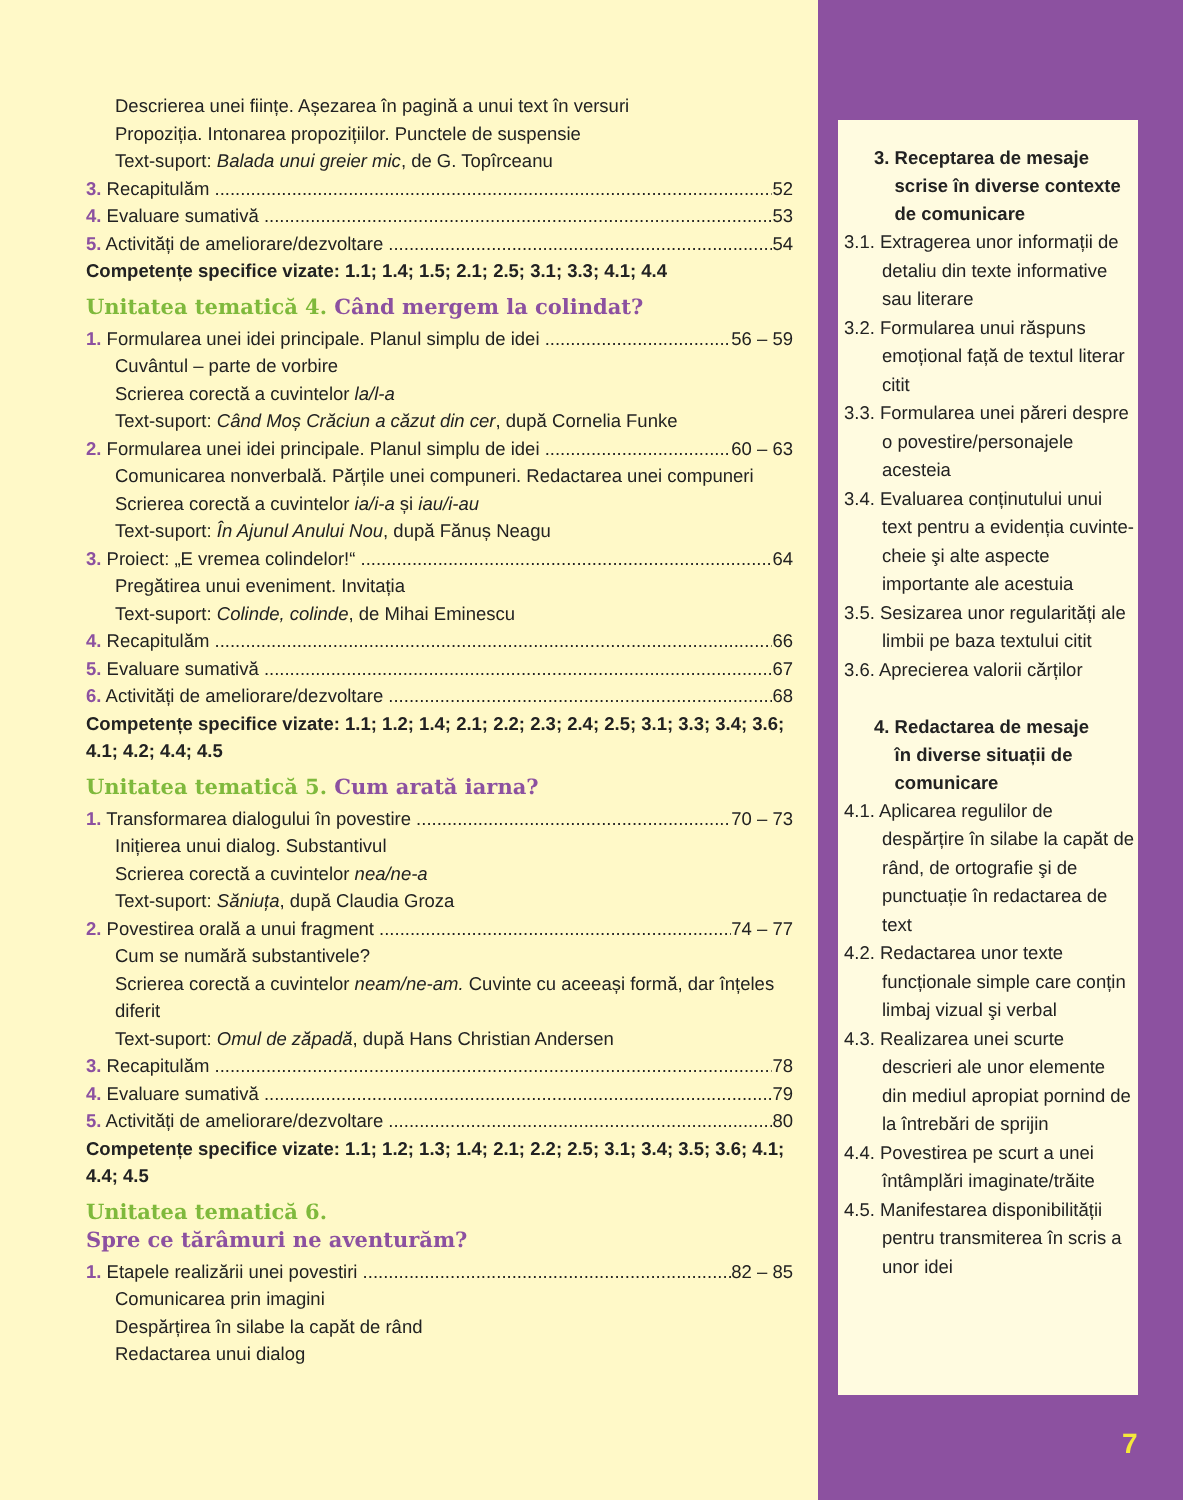Descrierea unei ființe. Așezarea în pagină a unui text în versuri
Propoziția. Intonarea propozițiilor. Punctele de suspensie
Text-suport: Balada unui greier mic, de G. Topîrceanu
3. Recapitulăm 52
4. Evaluare sumativă 53
5. Activități de ameliorare/dezvoltare 54
Competențe specifice vizate: 1.1; 1.4; 1.5; 2.1; 2.5; 3.1; 3.3; 4.1; 4.4
Unitatea tematică 4. Când mergem la colindat?
1. Formularea unei idei principale. Planul simplu de idei 56 – 59
Cuvântul – parte de vorbire
Scrierea corectă a cuvintelor la/l-a
Text-suport: Când Moș Crăciun a căzut din cer, după Cornelia Funke
2. Formularea unei idei principale. Planul simplu de idei 60 – 63
Comunicarea nonverbală. Părțile unei compuneri. Redactarea unei compuneri
Scrierea corectă a cuvintelor ia/i-a și iau/i-au
Text-suport: În Ajunul Anului Nou, după Fănuș Neagu
3. Proiect: „E vremea colindelor!“ 64
Pregătirea unui eveniment. Invitația
Text-suport: Colinde, colinde, de Mihai Eminescu
4. Recapitulăm 66
5. Evaluare sumativă 67
6. Activități de ameliorare/dezvoltare 68
Competențe specifice vizate: 1.1; 1.2; 1.4; 2.1; 2.2; 2.3; 2.4; 2.5; 3.1; 3.3; 3.4; 3.6; 4.1; 4.2; 4.4; 4.5
Unitatea tematică 5. Cum arată iarna?
1. Transformarea dialogului în povestire 70 – 73
Inițierea unui dialog. Substantivul
Scrierea corectă a cuvintelor nea/ne-a
Text-suport: Săniuța, după Claudia Groza
2. Povestirea orală a unui fragment 74 – 77
Cum se numără substantivele?
Scrierea corectă a cuvintelor neam/ne-am. Cuvinte cu aceeași formă, dar înțeles diferit
Text-suport: Omul de zăpadă, după Hans Christian Andersen
3. Recapitulăm 78
4. Evaluare sumativă 79
5. Activități de ameliorare/dezvoltare 80
Competențe specifice vizate: 1.1; 1.2; 1.3; 1.4; 2.1; 2.2; 2.5; 3.1; 3.4; 3.5; 3.6; 4.1; 4.4; 4.5
Unitatea tematică 6.
Spre ce tărâmuri ne aventurăm?
1. Etapele realizării unei povestiri 82 – 85
Comunicarea prin imagini
Despărțirea în silabe la capăt de rând
Redactarea unui dialog
3. Receptarea de mesaje
scrise în diverse contexte
de comunicare
3.1. Extragerea unor informații de detaliu din texte informative sau literare
3.2. Formularea unui răspuns emoțional față de textul literar citit
3.3. Formularea unei păreri despre o povestire/personajele acesteia
3.4. Evaluarea conținutului unui text pentru a evidenția cuvinte-cheie şi alte aspecte importante ale acestuia
3.5. Sesizarea unor regularități ale limbii pe baza textului citit
3.6. Aprecierea valorii cărților
4. Redactarea de mesaje
în diverse situații de
comunicare
4.1. Aplicarea regulilor de despărțire în silabe la capăt de rând, de ortografie şi de punctuație în redactarea de text
4.2. Redactarea unor texte funcționale simple care conțin limbaj vizual şi verbal
4.3. Realizarea unei scurte descrieri ale unor elemente din mediul apropiat pornind de la întrebări de sprijin
4.4. Povestirea pe scurt a unei întâmplări imaginate/trăite
4.5. Manifestarea disponibilității pentru transmiterea în scris a unor idei
7